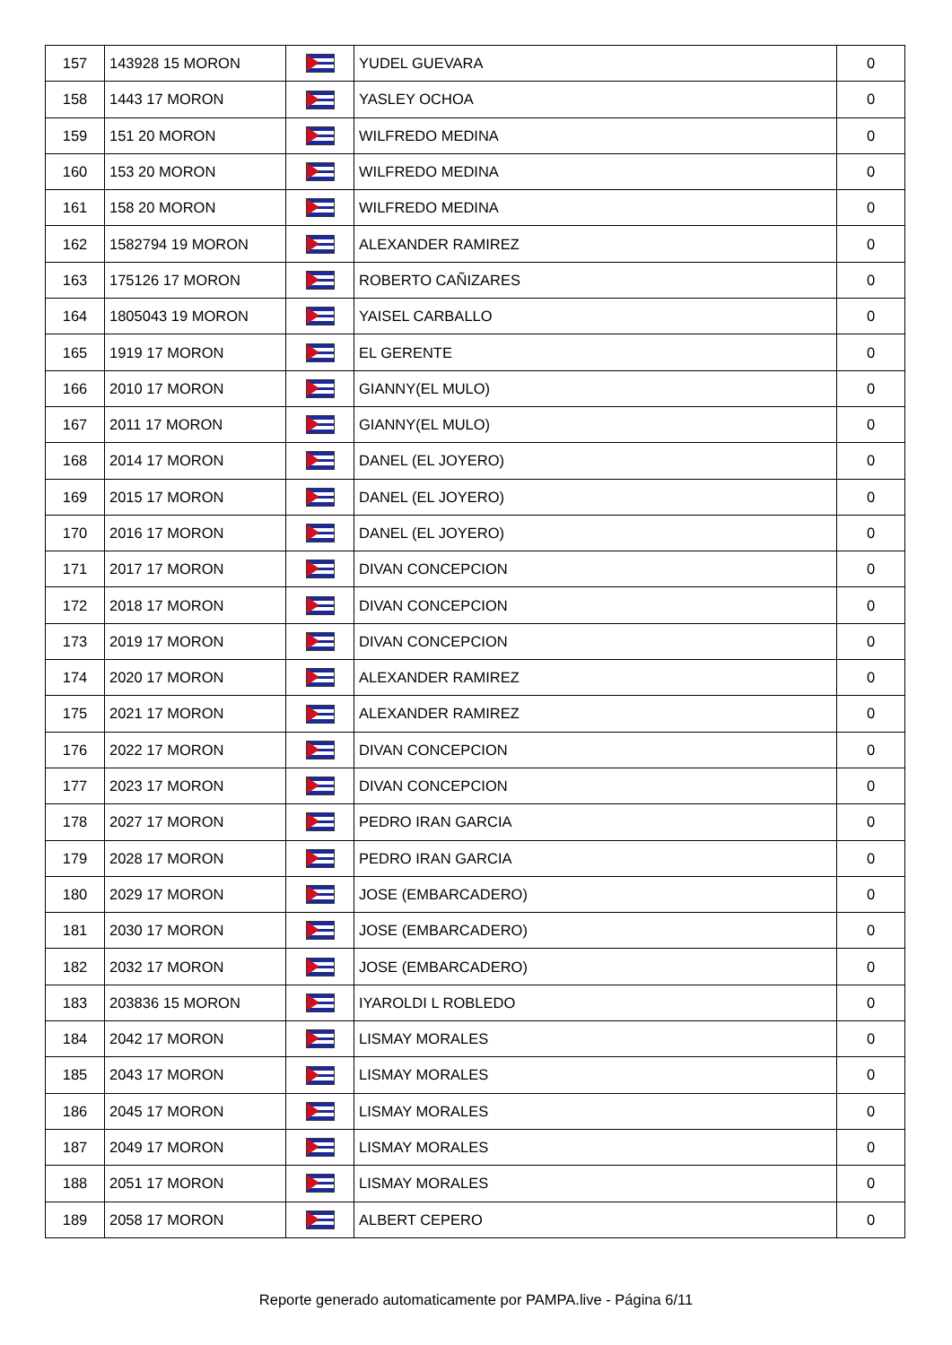| 157 | 143928 15 MORON | | YUDEL GUEVARA | 0 |
| 158 | 1443 17 MORON | | YASLEY OCHOA | 0 |
| 159 | 151 20 MORON | | WILFREDO MEDINA | 0 |
| 160 | 153 20 MORON | | WILFREDO MEDINA | 0 |
| 161 | 158 20 MORON | | WILFREDO MEDINA | 0 |
| 162 | 1582794 19 MORON | | ALEXANDER RAMIREZ | 0 |
| 163 | 175126 17 MORON | | ROBERTO CAÑIZARES | 0 |
| 164 | 1805043 19 MORON | | YAISEL CARBALLO | 0 |
| 165 | 1919 17 MORON | | EL GERENTE | 0 |
| 166 | 2010 17 MORON | | GIANNY(EL MULO) | 0 |
| 167 | 2011 17 MORON | | GIANNY(EL MULO) | 0 |
| 168 | 2014 17 MORON | | DANEL (EL JOYERO) | 0 |
| 169 | 2015 17 MORON | | DANEL (EL JOYERO) | 0 |
| 170 | 2016 17 MORON | | DANEL (EL JOYERO) | 0 |
| 171 | 2017 17 MORON | | DIVAN CONCEPCION | 0 |
| 172 | 2018 17 MORON | | DIVAN CONCEPCION | 0 |
| 173 | 2019 17 MORON | | DIVAN CONCEPCION | 0 |
| 174 | 2020 17 MORON | | ALEXANDER RAMIREZ | 0 |
| 175 | 2021 17 MORON | | ALEXANDER RAMIREZ | 0 |
| 176 | 2022 17 MORON | | DIVAN CONCEPCION | 0 |
| 177 | 2023 17 MORON | | DIVAN CONCEPCION | 0 |
| 178 | 2027 17 MORON | | PEDRO IRAN GARCIA | 0 |
| 179 | 2028 17 MORON | | PEDRO IRAN GARCIA | 0 |
| 180 | 2029 17 MORON | | JOSE (EMBARCADERO) | 0 |
| 181 | 2030 17 MORON | | JOSE (EMBARCADERO) | 0 |
| 182 | 2032 17 MORON | | JOSE (EMBARCADERO) | 0 |
| 183 | 203836 15 MORON | | IYAROLDI L ROBLEDO | 0 |
| 184 | 2042 17 MORON | | LISMAY MORALES | 0 |
| 185 | 2043 17 MORON | | LISMAY MORALES | 0 |
| 186 | 2045 17 MORON | | LISMAY MORALES | 0 |
| 187 | 2049 17 MORON | | LISMAY MORALES | 0 |
| 188 | 2051 17 MORON | | LISMAY MORALES | 0 |
| 189 | 2058 17 MORON | | ALBERT CEPERO | 0 |
Reporte generado automaticamente por PAMPA.live - Página 6/11